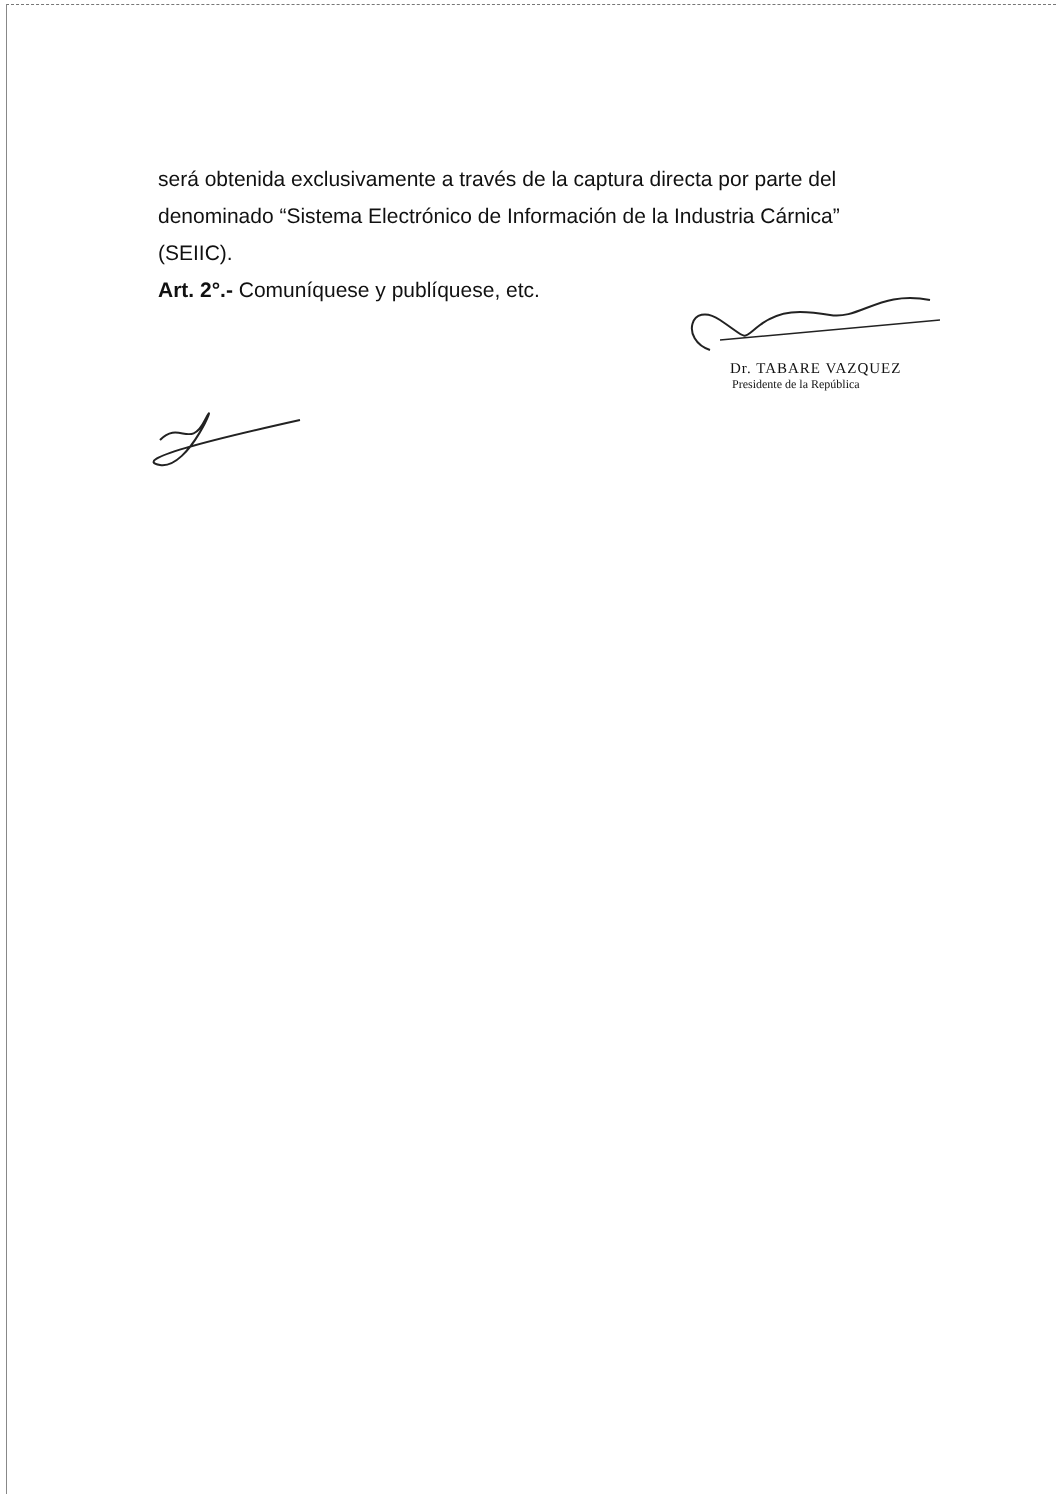será obtenida exclusivamente a través de la captura directa por parte del denominado “Sistema Electrónico de Información de la Industria Cárnica” (SEIIC).
Art. 2°.- Comuníquese y publíquese, etc.
Dr. TABARE VAZQUEZ
Presidente de la República